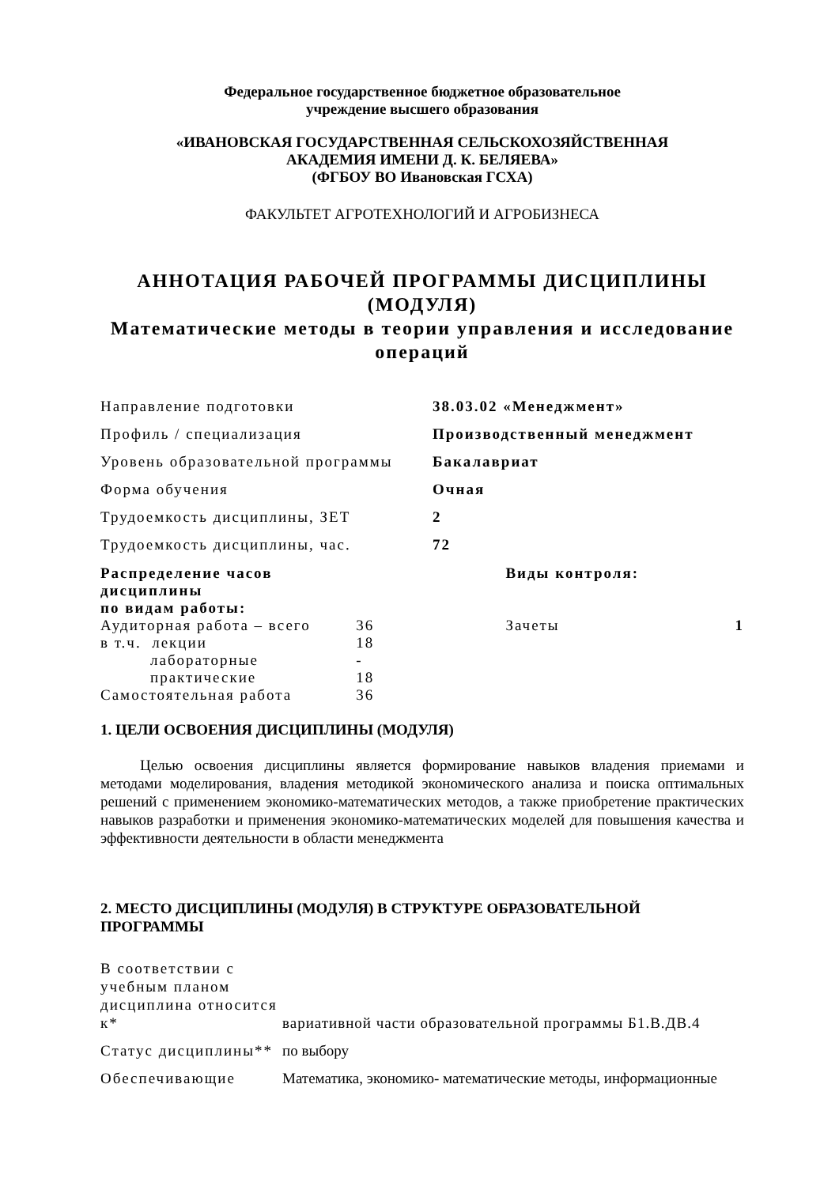Федеральное государственное бюджетное образовательное
учреждение высшего образования
«ИВАНОВСКАЯ ГОСУДАРСТВЕННАЯ СЕЛЬСКОХОЗЯЙСТВЕННАЯ
АКАДЕМИЯ ИМЕНИ Д. К. БЕЛЯЕВА»
(ФГБОУ ВО Ивановская ГСХА)
ФАКУЛЬТЕТ АГРОТЕХНОЛОГИЙ И АГРОБИЗНЕСА
АННОТАЦИЯ РАБОЧЕЙ ПРОГРАММЫ ДИСЦИПЛИНЫ
(МОДУЛЯ)
Математические методы в теории управления и исследование операций
| Направление подготовки | 38.03.02 «Менеджмент» |
| Профиль / специализация | Производственный менеджмент |
| Уровень образовательной программы | Бакалавриат |
| Форма обучения | Очная |
| Трудоемкость дисциплины, ЗЕТ | 2 |
| Трудоемкость дисциплины, час. | 72 |
| Распределение часов дисциплины по видам работы: | | | Виды контроля: | |
| Аудиторная работа – всего | 36 | | Зачеты | 1 |
| в т.ч. лекции | 18 | | | |
| лабораторные | - | | | |
| практические | 18 | | | |
| Самостоятельная работа | 36 | | | |
1. ЦЕЛИ ОСВОЕНИЯ ДИСЦИПЛИНЫ (МОДУЛЯ)
Целью освоения дисциплины является формирование навыков владения приемами и методами моделирования, владения методикой экономического анализа и поиска оптимальных решений с применением экономико-математических методов, а также приобретение практических навыков разработки и применения экономико-математических моделей для повышения качества и эффективности деятельности в области менеджмента
2. МЕСТО ДИСЦИПЛИНЫ (МОДУЛЯ) В СТРУКТУРЕ ОБРАЗОВАТЕЛЬНОЙ ПРОГРАММЫ
| В соответствии с учебным планом дисциплина относится к* | вариативной части образовательной программы Б1.В.ДВ.4 |
| Статус дисциплины** | по выбору |
| Обеспечивающие | Математика, экономико- математические методы, информационные |